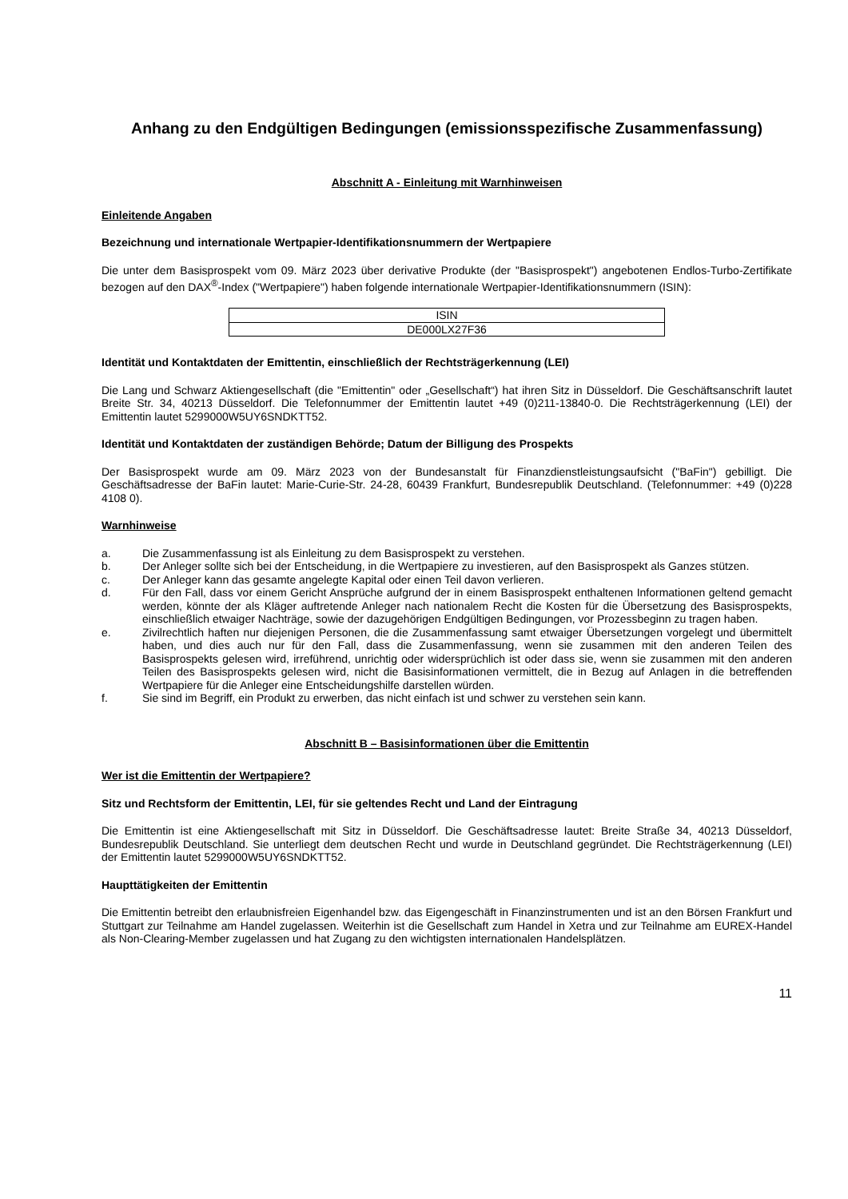Anhang zu den Endgültigen Bedingungen (emissionsspezifische Zusammenfassung)
Abschnitt A - Einleitung mit Warnhinweisen
Einleitende Angaben
Bezeichnung und internationale Wertpapier-Identifikationsnummern der Wertpapiere
Die unter dem Basisprospekt vom 09. März 2023 über derivative Produkte (der "Basisprospekt") angebotenen Endlos-Turbo-Zertifikate bezogen auf den DAX<sup>®</sup>-Index ("Wertpapiere") haben folgende internationale Wertpapier-Identifikationsnummern (ISIN):
| ISIN |
| DE000LX27F36 |
Identität und Kontaktdaten der Emittentin, einschließlich der Rechtsträgerkennung (LEI)
Die Lang und Schwarz Aktiengesellschaft (die "Emittentin" oder „Gesellschaft“) hat ihren Sitz in Düsseldorf. Die Geschäftsanschrift lautet Breite Str. 34, 40213 Düsseldorf. Die Telefonnummer der Emittentin lautet +49 (0)211-13840-0. Die Rechtsträgerkennung (LEI) der Emittentin lautet 5299000W5UY6SNDKTT52.
Identität und Kontaktdaten der zuständigen Behörde; Datum der Billigung des Prospekts
Der Basisprospekt wurde am 09. März 2023 von der Bundesanstalt für Finanzdienstleistungsaufsicht ("BaFin") gebilligt. Die Geschäftsadresse der BaFin lautet: Marie-Curie-Str. 24-28, 60439 Frankfurt, Bundesrepublik Deutschland. (Telefonnummer: +49 (0)228 4108 0).
Warnhinweise
a. Die Zusammenfassung ist als Einleitung zu dem Basisprospekt zu verstehen.
b. Der Anleger sollte sich bei der Entscheidung, in die Wertpapiere zu investieren, auf den Basisprospekt als Ganzes stützen.
c. Der Anleger kann das gesamte angelegte Kapital oder einen Teil davon verlieren.
d. Für den Fall, dass vor einem Gericht Ansprüche aufgrund der in einem Basisprospekt enthaltenen Informationen geltend gemacht werden, könnte der als Kläger auftretende Anleger nach nationalem Recht die Kosten für die Übersetzung des Basisprospekts, einschließlich etwaiger Nachträge, sowie der dazugehörigen Endgültigen Bedingungen, vor Prozessbeginn zu tragen haben.
e. Zivilrechtlich haften nur diejenigen Personen, die die Zusammenfassung samt etwaiger Übersetzungen vorgelegt und übermittelt haben, und dies auch nur für den Fall, dass die Zusammenfassung, wenn sie zusammen mit den anderen Teilen des Basisprospekts gelesen wird, irreführend, unrichtig oder widersprüchlich ist oder dass sie, wenn sie zusammen mit den anderen Teilen des Basisprospekts gelesen wird, nicht die Basisinformationen vermittelt, die in Bezug auf Anlagen in die betreffenden Wertpapiere für die Anleger eine Entscheidungshilfe darstellen würden.
f. Sie sind im Begriff, ein Produkt zu erwerben, das nicht einfach ist und schwer zu verstehen sein kann.
Abschnitt B – Basisinformationen über die Emittentin
Wer ist die Emittentin der Wertpapiere?
Sitz und Rechtsform der Emittentin, LEI, für sie geltendes Recht und Land der Eintragung
Die Emittentin ist eine Aktiengesellschaft mit Sitz in Düsseldorf. Die Geschäftsadresse lautet: Breite Straße 34, 40213 Düsseldorf, Bundesrepublik Deutschland. Sie unterliegt dem deutschen Recht und wurde in Deutschland gegründet. Die Rechtsträgerkennung (LEI) der Emittentin lautet 5299000W5UY6SNDKTT52.
Haupttätigkeiten der Emittentin
Die Emittentin betreibt den erlaubnisfreien Eigenhandel bzw. das Eigengeschäft in Finanzinstrumenten und ist an den Börsen Frankfurt und Stuttgart zur Teilnahme am Handel zugelassen. Weiterhin ist die Gesellschaft zum Handel in Xetra und zur Teilnahme am EUREX-Handel als Non-Clearing-Member zugelassen und hat Zugang zu den wichtigsten internationalen Handelsplätzen.
11